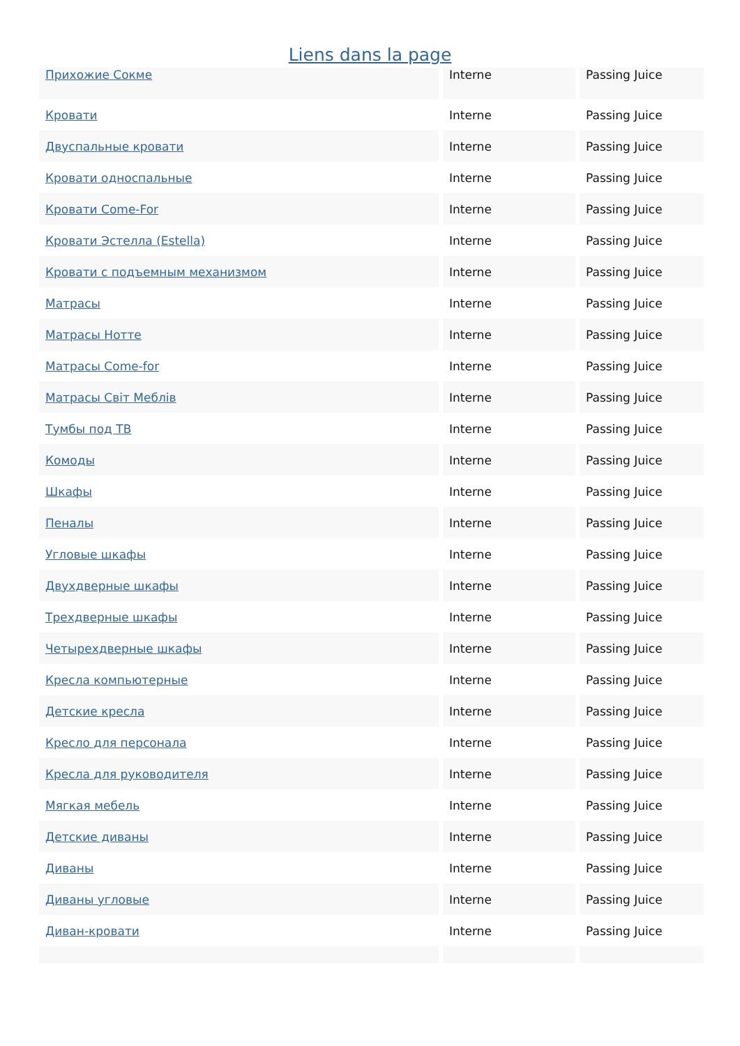Liens dans la page
| Прихожие Сокме | Interne | Passing Juice |
| Кровати | Interne | Passing Juice |
| Двуспальные кровати | Interne | Passing Juice |
| Кровати односпальные | Interne | Passing Juice |
| Кровати Come-For | Interne | Passing Juice |
| Кровати Эстелла (Estella) | Interne | Passing Juice |
| Кровати с подъемным механизмом | Interne | Passing Juice |
| Матрасы | Interne | Passing Juice |
| Матрасы Нотте | Interne | Passing Juice |
| Матрасы Come-for | Interne | Passing Juice |
| Матрасы Світ Меблів | Interne | Passing Juice |
| Тумбы под ТВ | Interne | Passing Juice |
| Комоды | Interne | Passing Juice |
| Шкафы | Interne | Passing Juice |
| Пеналы | Interne | Passing Juice |
| Угловые шкафы | Interne | Passing Juice |
| Двухдверные шкафы | Interne | Passing Juice |
| Трехдверные шкафы | Interne | Passing Juice |
| Четырехдверные шкафы | Interne | Passing Juice |
| Кресла компьютерные | Interne | Passing Juice |
| Детские кресла | Interne | Passing Juice |
| Кресло для персонала | Interne | Passing Juice |
| Кресла для руководителя | Interne | Passing Juice |
| Мягкая мебель | Interne | Passing Juice |
| Детские диваны | Interne | Passing Juice |
| Диваны | Interne | Passing Juice |
| Диваны угловые | Interne | Passing Juice |
| Диван-кровати | Interne | Passing Juice |